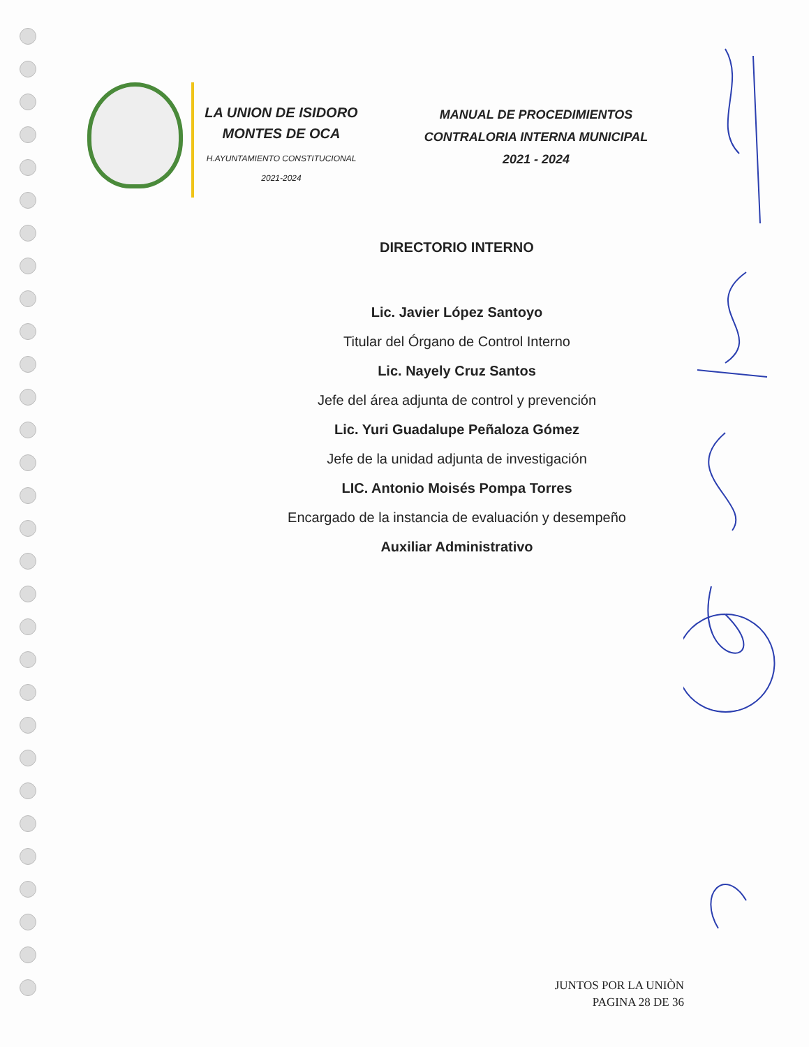LA UNION DE ISIDORO
MONTES DE OCA
H.AYUNTAMIENTO CONSTITUCIONAL
2021-2024
MANUAL DE PROCEDIMIENTOS
CONTRALORIA INTERNA MUNICIPAL
2021 - 2024
DIRECTORIO INTERNO
Lic. Javier López Santoyo
Titular del Órgano de Control Interno
Lic. Nayely Cruz Santos
Jefe del área adjunta de control y prevención
Lic. Yuri Guadalupe Peñaloza Gómez
Jefe de la unidad adjunta de investigación
LIC. Antonio Moisés Pompa Torres
Encargado de la instancia de evaluación y desempeño
Auxiliar Administrativo
JUNTOS POR LA UNIÒN
PAGINA 28 DE 36